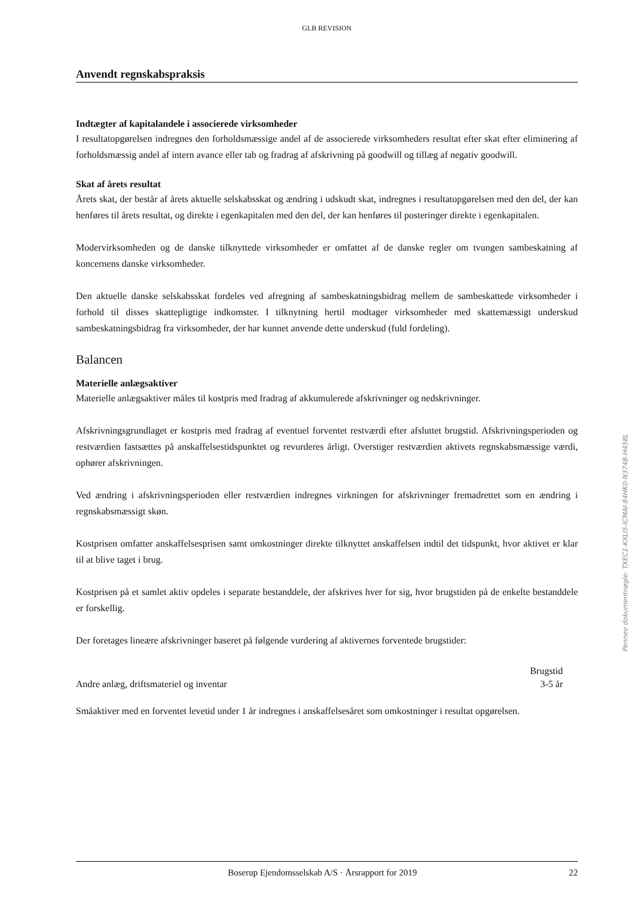GLB REVISION
Anvendt regnskabspraksis
Indtægter af kapitalandele i associerede virksomheder
I resultatopgørelsen indregnes den forholdsmæssige andel af de associerede virksomheders resultat efter skat efter eliminering af forholdsmæssig andel af intern avance eller tab og fradrag af afskrivning på goodwill og tillæg af negativ goodwill.
Skat af årets resultat
Årets skat, der består af årets aktuelle selskabsskat og ændring i udskudt skat, indregnes i resultatopgørelsen med den del, der kan henføres til årets resultat, og direkte i egenkapitalen med den del, der kan henføres til posteringer direkte i egenkapitalen.
Modervirksomheden og de danske tilknyttede virksomheder er omfattet af de danske regler om tvungen sambeskatning af koncernens danske virksomheder.
Den aktuelle danske selskabsskat fordeles ved afregning af sambeskatningsbidrag mellem de sambeskattede virksomheder i forhold til disses skattepligtige indkomster. I tilknytning hertil modtager virksomheder med skattemæssigt underskud sambeskatningsbidrag fra virksomheder, der har kunnet anvende dette underskud (fuld fordeling).
Balancen
Materielle anlægsaktiver
Materielle anlægsaktiver måles til kostpris med fradrag af akkumulerede afskrivninger og nedskrivninger.
Afskrivningsgrundlaget er kostpris med fradrag af eventuel forventet restværdi efter afsluttet brugstid. Afskrivningsperioden og restværdien fastsættes på anskaffelsestidspunktet og revurderes årligt. Overstiger restværdien aktivets regnskabsmæssige værdi, ophører afskrivningen.
Ved ændring i afskrivningsperioden eller restværdien indregnes virkningen for afskrivninger fremadrettet som en ændring i regnskabsmæssigt skøn.
Kostprisen omfatter anskaffelsesprisen samt omkostninger direkte tilknyttet anskaffelsen indtil det tidspunkt, hvor aktivet er klar til at blive taget i brug.
Kostprisen på et samlet aktiv opdeles i separate bestanddele, der afskrives hver for sig, hvor brugstiden på de enkelte bestanddele er forskellig.
Der foretages lineære afskrivninger baseret på følgende vurdering af aktivernes forventede brugstider:
| | Brugstid |
| --- | --- |
| Andre anlæg, driftsmateriel og inventar | 3-5 år |
Småaktiver med en forventet levetid under 1 år indregnes i anskaffelsesåret som omkostninger i resultat opgørelsen.
Boserup Ejendomsselskab A/S · Årsrapport for 2019 22
Penneo dokumentnøgle: TXEC1-KXLI5-ICMAI-84HK0-N374B-H458L